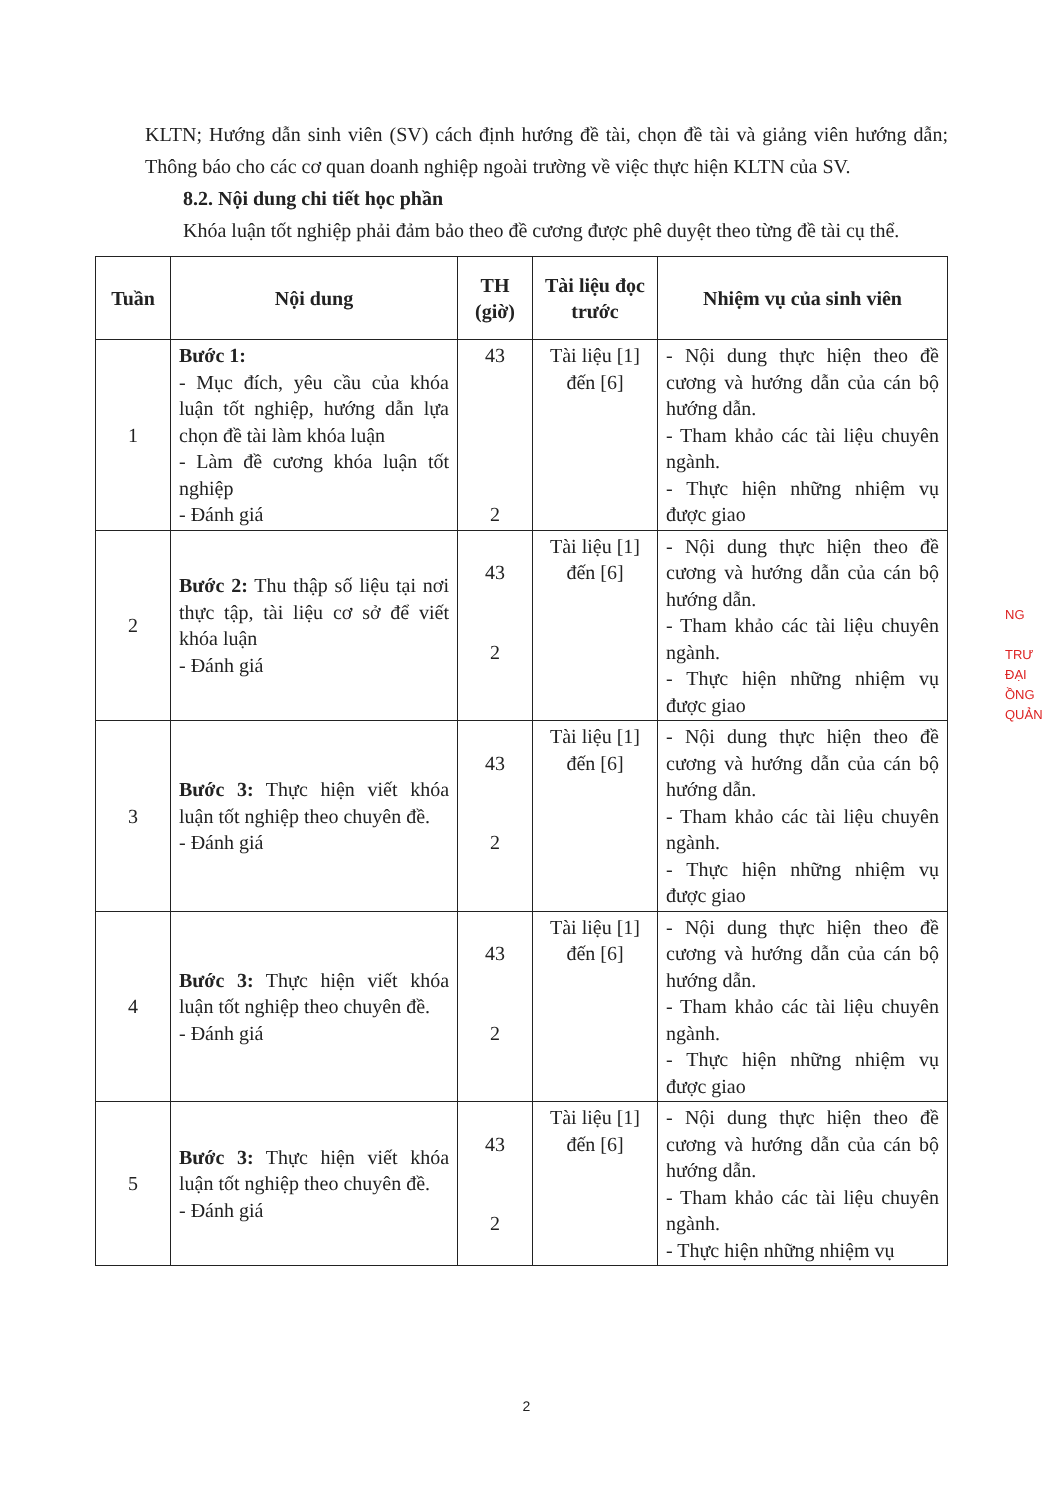KLTN; Hướng dẫn sinh viên (SV) cách định hướng đề tài, chọn đề tài và giảng viên hướng dẫn; Thông báo cho các cơ quan doanh nghiệp ngoài trường về việc thực hiện KLTN của SV.
8.2. Nội dung chi tiết học phần
Khóa luận tốt nghiệp phải đảm bảo theo đề cương được phê duyệt theo từng đề tài cụ thể.
| Tuần | Nội dung | TH (giờ) | Tài liệu đọc trước | Nhiệm vụ của sinh viên |
| --- | --- | --- | --- | --- |
| 1 | Bước 1: - Mục đích, yêu cầu của khóa luận tốt nghiệp, hướng dẫn lựa chọn đề tài làm khóa luận - Làm đề cương khóa luận tốt nghiệp - Đánh giá | 43 2 | Tài liệu [1] đến [6] | - Nội dung thực hiện theo đề cương và hướng dẫn của cán bộ hướng dẫn. - Tham khảo các tài liệu chuyên ngành. - Thực hiện những nhiệm vụ được giao |
| 2 | Bước 2: Thu thập số liệu tại nơi thực tập, tài liệu cơ sở để viết khóa luận - Đánh giá | 43 2 | Tài liệu [1] đến [6] | - Nội dung thực hiện theo đề cương và hướng dẫn của cán bộ hướng dẫn. - Tham khảo các tài liệu chuyên ngành. - Thực hiện những nhiệm vụ được giao |
| 3 | Bước 3: Thực hiện viết khóa luận tốt nghiệp theo chuyên đề. - Đánh giá | 43 2 | Tài liệu [1] đến [6] | - Nội dung thực hiện theo đề cương và hướng dẫn của cán bộ hướng dẫn. - Tham khảo các tài liệu chuyên ngành. - Thực hiện những nhiệm vụ được giao |
| 4 | Bước 3: Thực hiện viết khóa luận tốt nghiệp theo chuyên đề. - Đánh giá | 43 2 | Tài liệu [1] đến [6] | - Nội dung thực hiện theo đề cương và hướng dẫn của cán bộ hướng dẫn. - Tham khảo các tài liệu chuyên ngành. - Thực hiện những nhiệm vụ được giao |
| 5 | Bước 3: Thực hiện viết khóa luận tốt nghiệp theo chuyên đề. - Đánh giá | 43 2 | Tài liệu [1] đến [6] | - Nội dung thực hiện theo đề cương và hướng dẫn của cán bộ hướng dẫn. - Tham khảo các tài liệu chuyên ngành. - Thực hiện những nhiệm vụ |
NG
TRƯ
ĐẠI
ỒNG
QUẢN
2